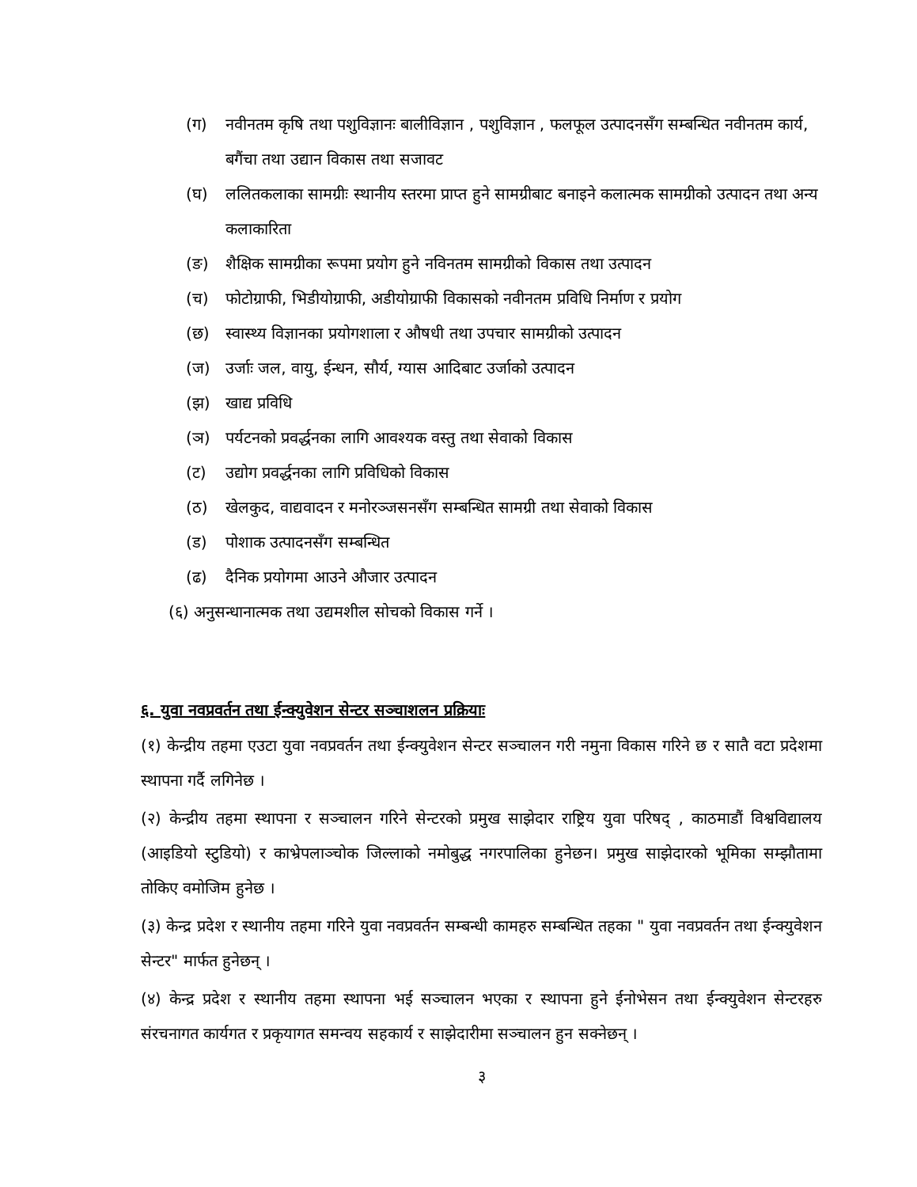(ग) नवीनतम कृषि तथा पशुविज्ञानः बालीविज्ञान , पशुविज्ञान , फलफूल उत्पादनसँग सम्बन्धित नवीनतम कार्य, बगैंचा तथा उद्यान विकास तथा सजावट
(घ) ललितकलाका सामग्रीः स्थानीय स्तरमा प्राप्त हुने सामग्रीबाट बनाइने कलात्मक सामग्रीको उत्पादन तथा अन्य कलाकारिता
(ङ) शैक्षिक सामग्रीका रूपमा प्रयोग हुने नविनतम सामग्रीको विकास तथा उत्पादन
(च) फोटोग्राफी, भिडीयोग्राफी, अडीयोग्राफी विकासको नवीनतम प्रविधि निर्माण र प्रयोग
(छ) स्वास्थ्य विज्ञानका प्रयोगशाला र औषधी तथा उपचार सामग्रीको उत्पादन
(ज) उर्जाः जल, वायु, ईन्धन, सौर्य, ग्यास आदिबाट उर्जाको उत्पादन
(झ) खाद्य प्रविधि
(ञ) पर्यटनको प्रवर्द्धनका लागि आवश्यक वस्तु तथा सेवाको विकास
(ट) उद्योग प्रवर्द्धनका लागि प्रविधिको विकास
(ठ) खेलकुद, वाद्यवादन र मनोरञ्जसनसँग सम्बन्धित सामग्री तथा सेवाको विकास
(ड) पोशाक उत्पादनसँग सम्बन्धित
(ढ) दैनिक प्रयोगमा आउने औजार उत्पादन
(६) अनुसन्धानात्मक तथा उद्यमशील सोचको विकास गर्ने ।
६. युवा नवप्रवर्तन तथा ईन्क्युवेशन सेन्टर सञ्चाशलन प्रक्रियाः
(१) केन्द्रीय तहमा एउटा युवा नवप्रवर्तन तथा ईन्क्युवेशन सेन्टर सञ्चालन गरी नमुना विकास गरिने छ र सातै वटा प्रदेशमा स्थापना गर्दै लगिनेछ ।
(२) केन्द्रीय तहमा स्थापना र सञ्चालन गरिने सेन्टरको प्रमुख साझेदार राष्ट्रिय युवा परिषद् , काठमाडौं विश्वविद्यालय (आइडियो स्टुडियो) र काभ्रेपलाञ्चोक जिल्लाको नमोबुद्ध नगरपालिका हुनेछन। प्रमुख साझेदारको भूमिका सम्झौतामा तोकिए वमोजिम हुनेछ ।
(३) केन्द्र प्रदेश र स्थानीय तहमा गरिने युवा नवप्रवर्तन सम्बन्धी कामहरु सम्बन्धित तहका " युवा नवप्रवर्तन तथा ईन्क्युवेशन सेन्टर" मार्फत हुनेछन् ।
(४) केन्द्र प्रदेश र स्थानीय तहमा स्थापना भई सञ्चालन भएका र स्थापना हुने ईनोभेसन तथा ईन्क्युवेशन सेन्टरहरु संरचनागत कार्यगत र प्रकृयागत समन्वय सहकार्य र साझेदारीमा सञ्चालन हुन सक्नेछन् ।
३